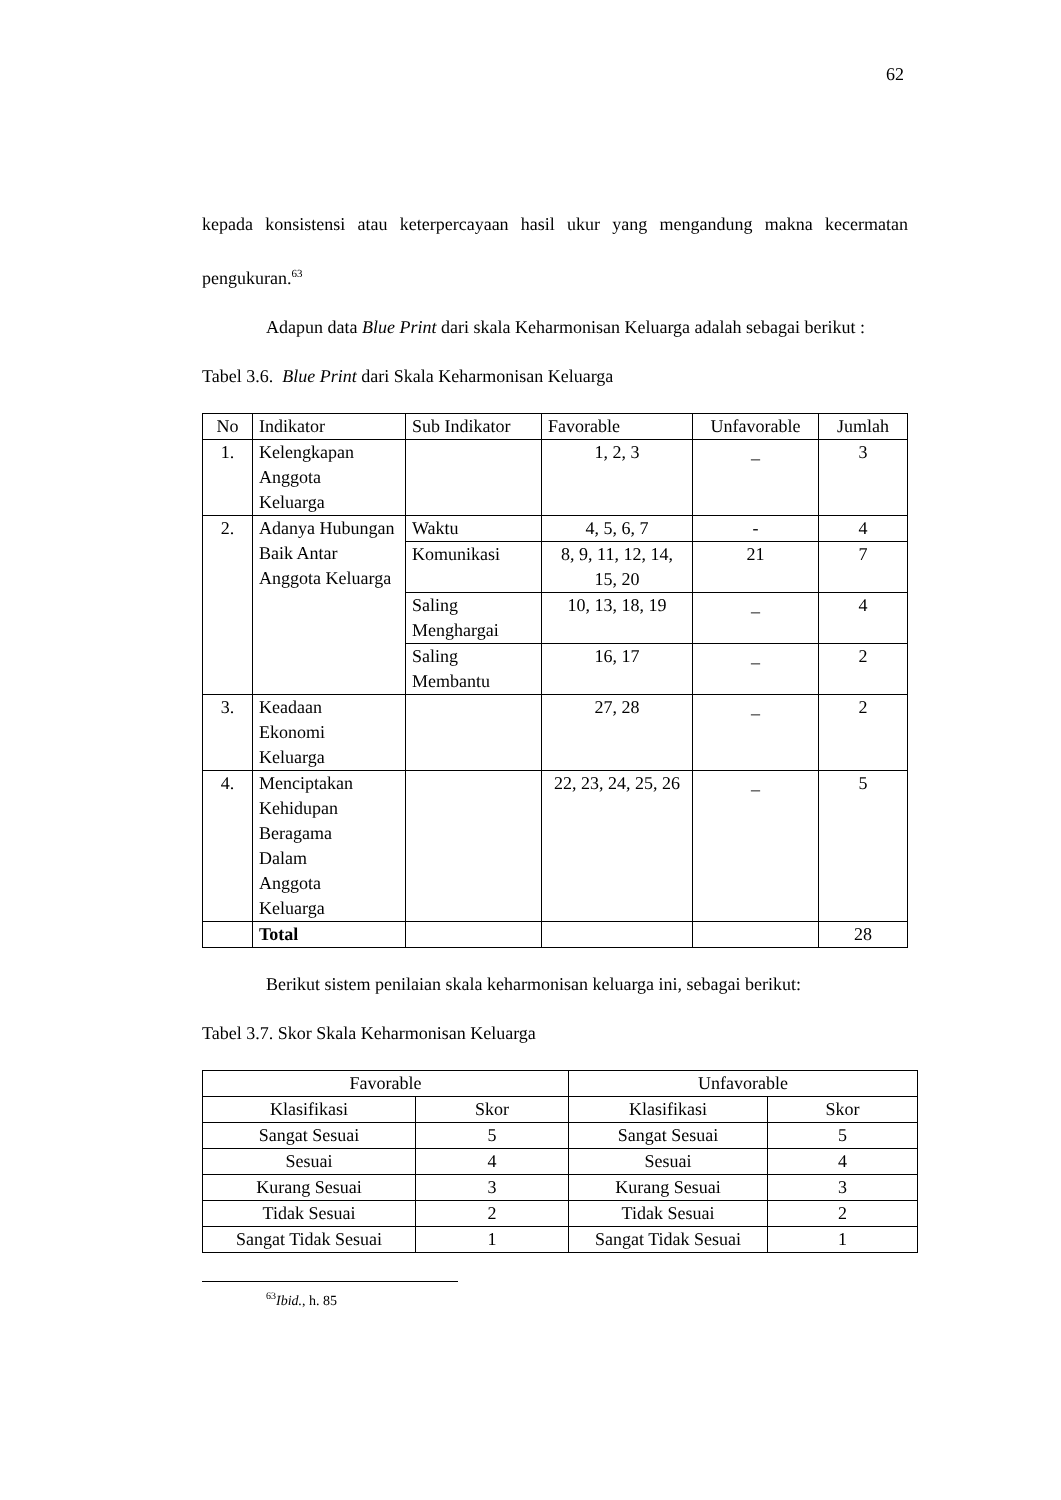62
kepada konsistensi atau keterpercayaan hasil ukur yang mengandung makna kecermatan pengukuran.<sup>63</sup>
Adapun data Blue Print dari skala Keharmonisan Keluarga adalah sebagai berikut :
Tabel 3.6. Blue Print dari Skala Keharmonisan Keluarga
| No | Indikator | Sub Indikator | Favorable | Unfavorable | Jumlah |
| --- | --- | --- | --- | --- | --- |
| 1. | Kelengkapan Anggota Keluarga | | 1, 2, 3 | _ | 3 |
| 2. | Adanya Hubungan Baik Antar Anggota Keluarga | Waktu | 4, 5, 6, 7 | - | 4 |
| | | Komunikasi | 8, 9, 11, 12, 14, 15, 20 | 21 | 7 |
| | | Saling Menghargai | 10, 13, 18, 19 | _ | 4 |
| | | Saling Membantu | 16, 17 | _ | 2 |
| 3. | Keadaan Ekonomi Keluarga | | 27, 28 | _ | 2 |
| 4. | Menciptakan Kehidupan Beragama Dalam Anggota Keluarga | | 22, 23, 24, 25, 26 | _ | 5 |
| | Total | | | | 28 |
Berikut sistem penilaian skala keharmonisan keluarga ini, sebagai berikut:
Tabel 3.7. Skor Skala Keharmonisan Keluarga
| Favorable | | Unfavorable | |
| --- | --- | --- | --- |
| Klasifikasi | Skor | Klasifikasi | Skor |
| Sangat Sesuai | 5 | Sangat Sesuai | 5 |
| Sesuai | 4 | Sesuai | 4 |
| Kurang Sesuai | 3 | Kurang Sesuai | 3 |
| Tidak Sesuai | 2 | Tidak Sesuai | 2 |
| Sangat Tidak Sesuai | 1 | Sangat Tidak Sesuai | 1 |
<sup>63</sup> Ibid., h. 85